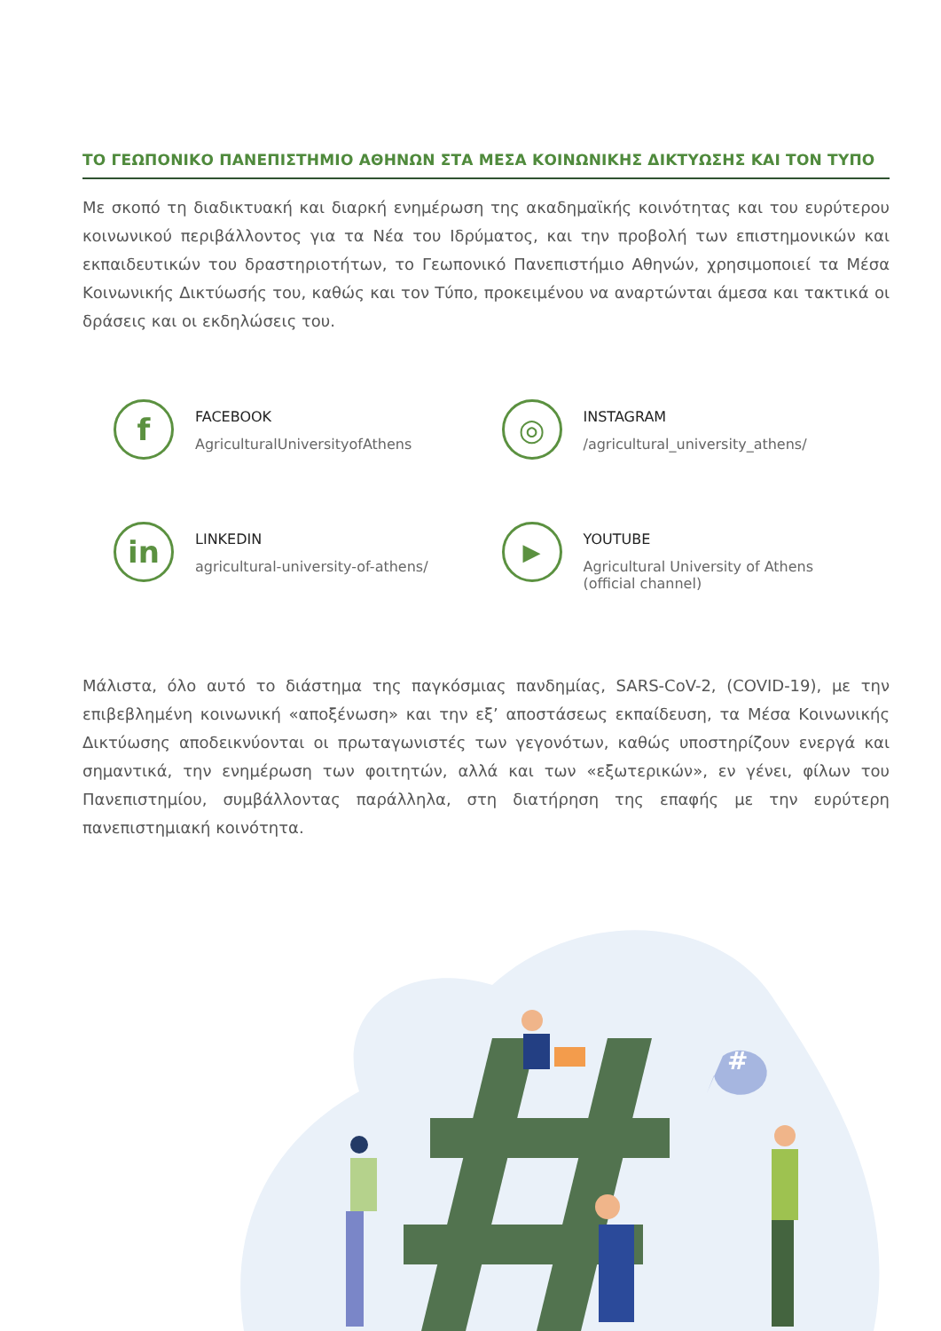ΤΟ ΓΕΩΠΟΝΙΚΟ ΠΑΝΕΠΙΣΤΗΜΙΟ ΑΘΗΝΩΝ ΣΤΑ ΜΕΣΑ ΚΟΙΝΩΝΙΚΗΣ ΔΙΚΤΥΩΣΗΣ ΚΑΙ ΤΟΝ ΤΥΠΟ
Με σκοπό τη διαδικτυακή και διαρκή ενημέρωση της ακαδημαϊκής κοινότητας και του ευρύτερου κοινωνικού περιβάλλοντος για τα Νέα του Ιδρύματος, και την προβολή των επιστημονικών και εκπαιδευτικών του δραστηριοτήτων, το Γεωπονικό Πανεπιστήμιο Αθηνών, χρησιμοποιεί τα Μέσα Κοινωνικής Δικτύωσής του, καθώς και τον Τύπο, προκειμένου να αναρτώνται άμεσα και τακτικά οι δράσεις και οι εκδηλώσεις του.
f
FACEBOOK
AgriculturalUniversityofAthens
◎
INSTAGRAM
/agricultural_university_athens/
in
LINKEDIN
agricultural-university-of-athens/
▶
YOUTUBE
Agricultural University of Athens
(official channel)
Μάλιστα, όλο αυτό το διάστημα της παγκόσμιας πανδημίας, SARS-CoV-2, (COVID-19), με την επιβεβλημένη κοινωνική «αποξένωση» και την εξ’ αποστάσεως εκπαίδευση, τα Μέσα Κοινωνικής Δικτύωσης αποδεικνύονται οι πρωταγωνιστές των γεγονότων, καθώς υποστηρίζουν ενεργά και σημαντικά, την ενημέρωση των φοιτητών, αλλά και των «εξωτερικών», εν γένει, φίλων του Πανεπιστημίου, συμβάλλοντας παράλληλα, στη διατήρηση της επαφής με την ευρύτερη πανεπιστημιακή κοινότητα.
#